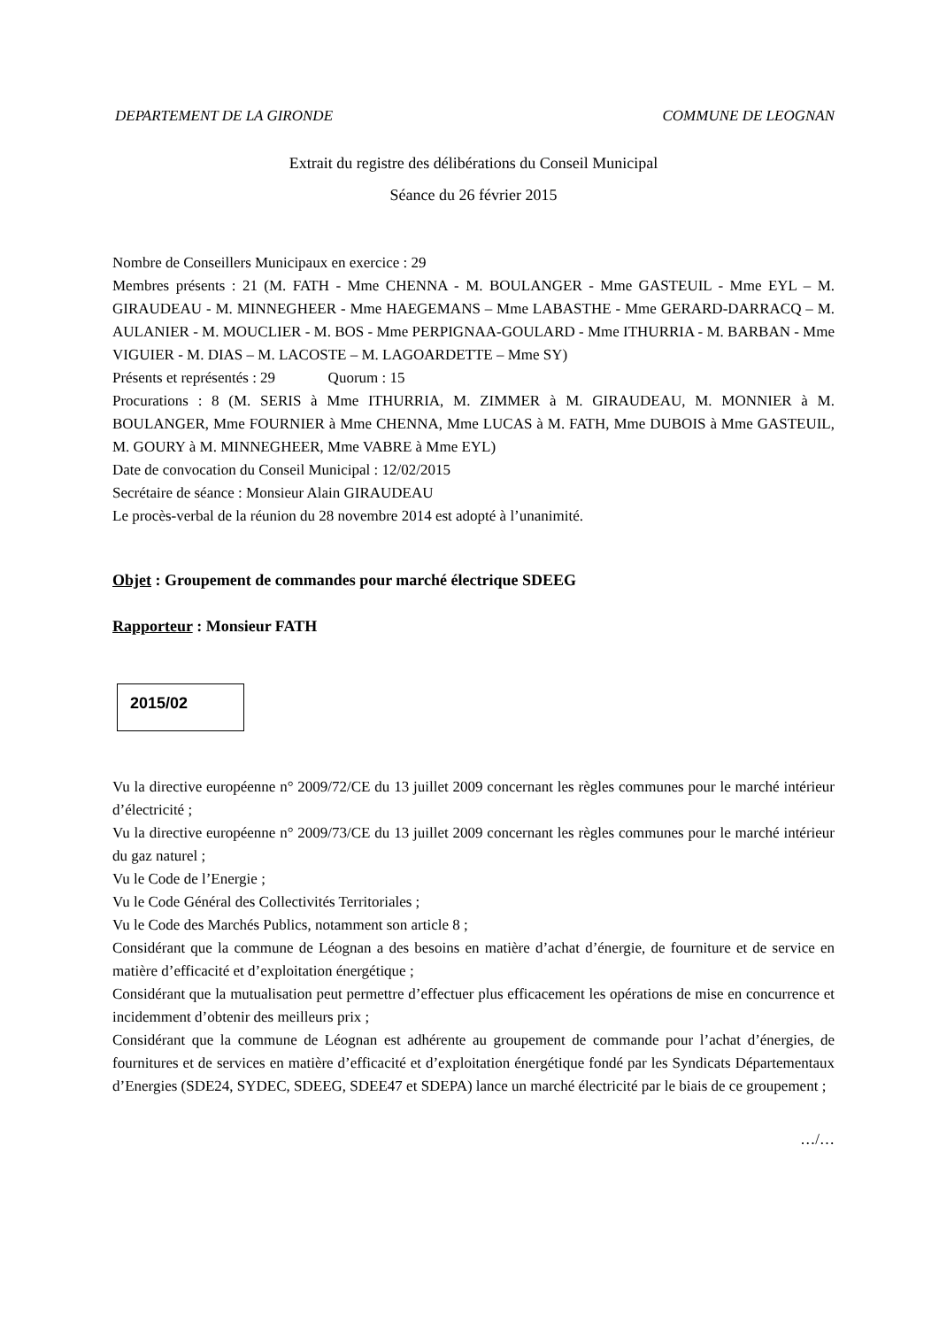DEPARTEMENT DE LA GIRONDE COMMUNE DE LEOGNAN
Extrait du registre des délibérations du Conseil Municipal
Séance du 26 février 2015
Nombre de Conseillers Municipaux en exercice : 29
Membres présents : 21 (M. FATH - Mme CHENNA - M. BOULANGER - Mme GASTEUIL - Mme EYL – M. GIRAUDEAU - M. MINNEGHEER - Mme HAEGEMANS – Mme LABASTHE - Mme GERARD-DARRACQ – M. AULANIER - M. MOUCLIER - M. BOS - Mme PERPIGNAA-GOULARD - Mme ITHURRIA - M. BARBAN - Mme VIGUIER - M. DIAS – M. LACOSTE – M. LAGOARDETTE – Mme SY)
Présents et représentés : 29 Quorum : 15
Procurations : 8 (M. SERIS à Mme ITHURRIA, M. ZIMMER à M. GIRAUDEAU, M. MONNIER à M. BOULANGER, Mme FOURNIER à Mme CHENNA, Mme LUCAS à M. FATH, Mme DUBOIS à Mme GASTEUIL, M. GOURY à M. MINNEGHEER, Mme VABRE à Mme EYL)
Date de convocation du Conseil Municipal : 12/02/2015
Secrétaire de séance : Monsieur Alain GIRAUDEAU
Le procès-verbal de la réunion du 28 novembre 2014 est adopté à l’unanimité.
Objet : Groupement de commandes pour marché électrique SDEEG
Rapporteur : Monsieur FATH
2015/02
Vu la directive européenne n° 2009/72/CE du 13 juillet 2009 concernant les règles communes pour le marché intérieur d’électricité ;
Vu la directive européenne n° 2009/73/CE du 13 juillet 2009 concernant les règles communes pour le marché intérieur du gaz naturel ;
Vu le Code de l’Energie ;
Vu le Code Général des Collectivités Territoriales ;
Vu le Code des Marchés Publics, notamment son article 8 ;
Considérant que la commune de Léognan a des besoins en matière d’achat d’énergie, de fourniture et de service en matière d’efficacité et d’exploitation énergétique ;
Considérant que la mutualisation peut permettre d’effectuer plus efficacement les opérations de mise en concurrence et incidemment d’obtenir des meilleurs prix ;
Considérant que la commune de Léognan est adhérente au groupement de commande pour l’achat d’énergies, de fournitures et de services en matière d’efficacité et d’exploitation énergétique fondé par les Syndicats Départementaux d’Energies (SDE24, SYDEC, SDEEG, SDEE47 et SDEPA) lance un marché électricité par le biais de ce groupement ;
…/…